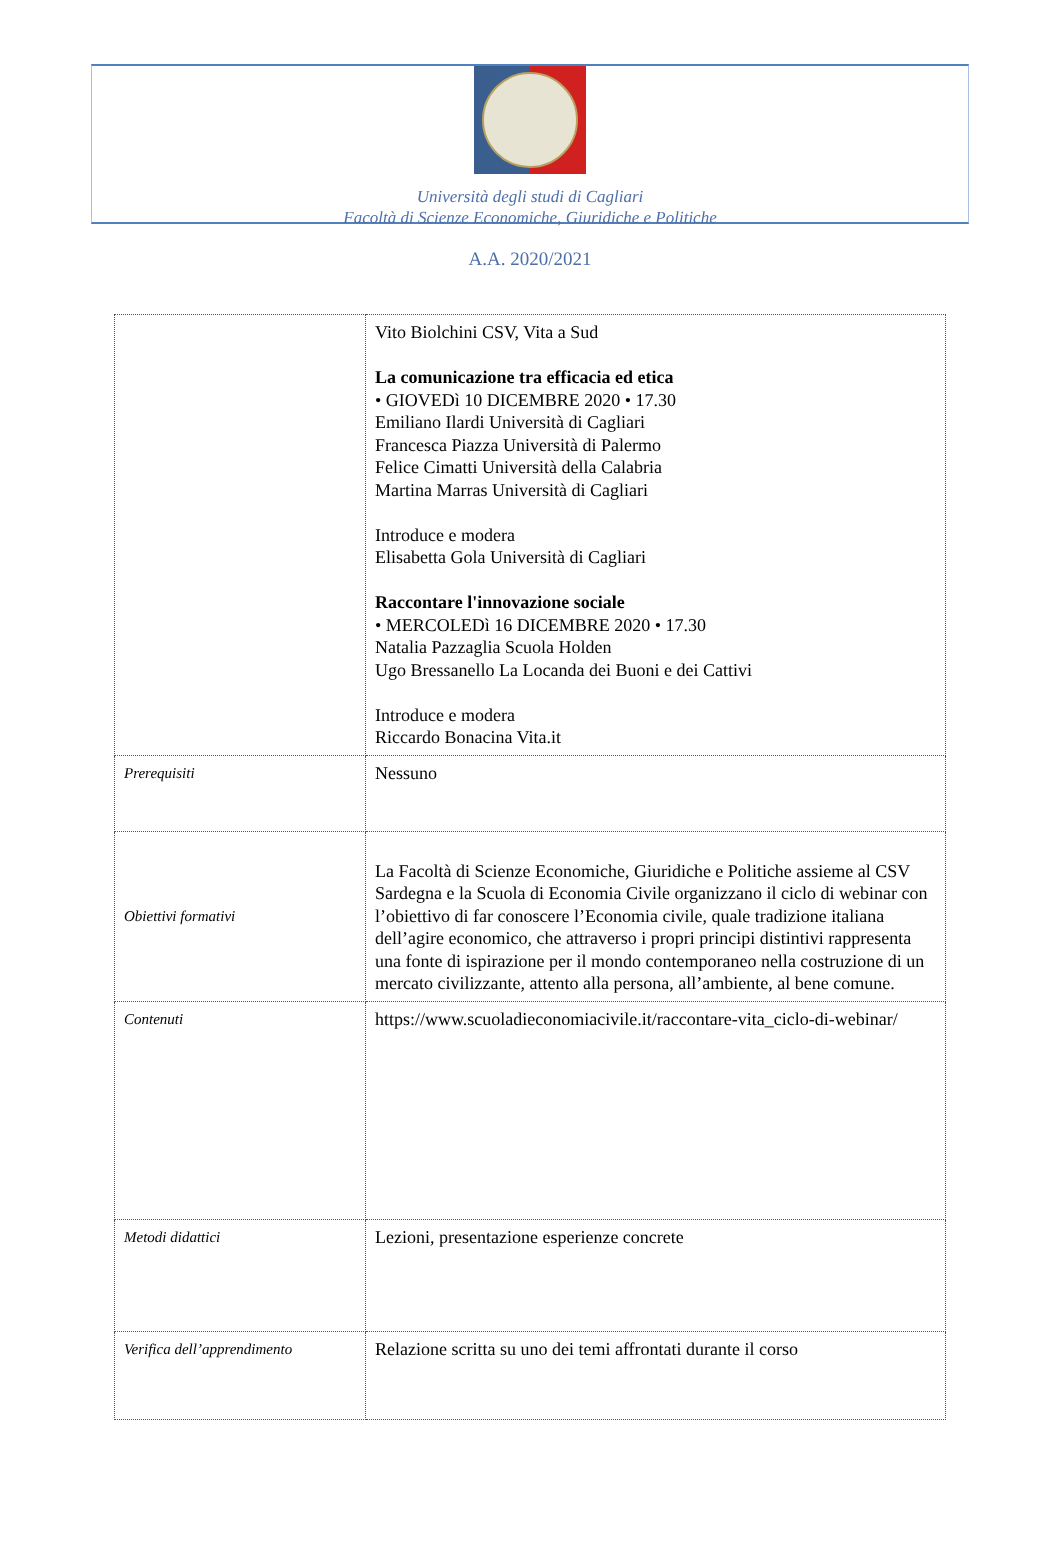Università degli studi di Cagliari
Facoltà di Scienze Economiche, Giuridiche e Politiche
A.A. 2020/2021
| | Vito Biolchini CSV, Vita a Sud La comunicazione tra efficacia ed etica • GIOVEDì 10 DICEMBRE 2020 • 17.30 Emiliano Ilardi Università di Cagliari Francesca Piazza Università di Palermo Felice Cimatti Università della Calabria Martina Marras Università di Cagliari Introduce e modera Elisabetta Gola Università di Cagliari Raccontare l'innovazione sociale • MERCOLEDì 16 DICEMBRE 2020 • 17.30 Natalia Pazzaglia Scuola Holden Ugo Bressanello La Locanda dei Buoni e dei Cattivi Introduce e modera Riccardo Bonacina Vita.it |
| Prerequisiti | Nessuno |
| Obiettivi formativi | La Facoltà di Scienze Economiche, Giuridiche e Politiche assieme al CSV Sardegna e la Scuola di Economia Civile organizzano il ciclo di webinar con l’obiettivo di far conoscere l’Economia civile, quale tradizione italiana dell’agire economico, che attraverso i propri principi distintivi rappresenta una fonte di ispirazione per il mondo contemporaneo nella costruzione di un mercato civilizzante, attento alla persona, all’ambiente, al bene comune. |
| Contenuti | https://www.scuoladieconomiacivile.it/raccontare-vita_ciclo-di-webinar/ |
| Metodi didattici | Lezioni, presentazione esperienze concrete |
| Verifica dell’apprendimento | Relazione scritta su uno dei temi affrontati durante il corso |